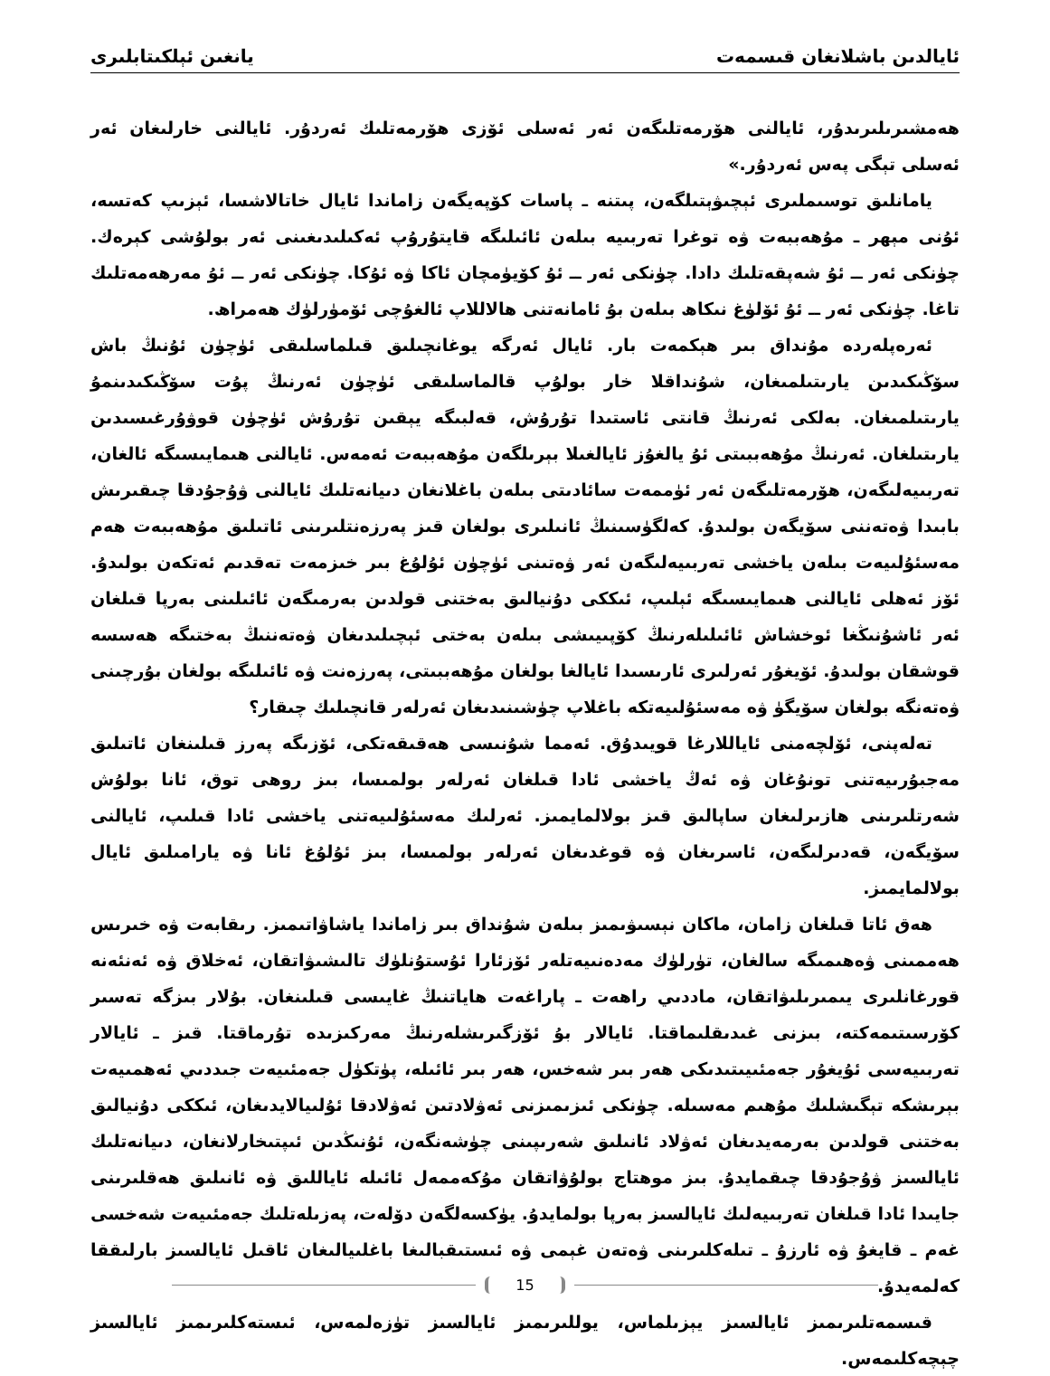ئايالدىن باشلانغان قىسمەت يانغىن ئېلكىتابلىرى
ھەمشىرىلىرىدۇر، ئايالنى ھۆرمەتلىگەن ئەر ئەسلى ئۆزى ھۆرمەتلىك ئەردۇر. ئايالنى خارلىغان ئەر ئەسلى تېگى پەس ئەردۇر.»
يامانلىق توسىملىرى ئېچىۋېتىلگەن، پىتنە ـ پاسات كۆپەيگەن زاماندا ئايال خاتالاشسا، ئېزىپ كەتسە، ئۇنى مېھر ـ مۇھەببەت ۋە توغرا تەربىيە بىلەن ئائىلىگە قايتۇرۇپ ئەكىلىدىغىنى ئەر بولۇشى كېرەك. چۈنكى ئەر ــ ئۇ شەپقەتلىك دادا. چۈنكى ئەر ــ ئۇ كۆيۈمچان ئاكا ۋە ئۇكا. چۈنكى ئەر ــ ئۇ مەرھەمەتلىك تاغا. چۈنكى ئەر ــ ئۇ ئۆلۈغ نىكاھ بىلەن بۇ ئامانەتنى ھالاللاپ ئالغۇچى ئۆمۈرلۈك ھەمراھ.
ئەرەپلەردە مۇنداق بىر ھېكمەت بار. ئايال ئەرگە يوغانچىلىق قىلماسلىقى ئۈچۈن ئۇنىڭ باش سۆڭىكىدىن يارىتىلمىغان، شۇنداقلا خار بولۇپ قالماسلىقى ئۈچۈن ئەرنىڭ پۇت سۆڭىكىدىنمۇ يارىتىلمىغان. بەلكى ئەرنىڭ قانتى ئاستىدا تۇرۇش، قەلبىگە يېقىن تۇرۇش ئۈچۈن قوۋۇرغىسىدىن يارىتىلغان. ئەرنىڭ مۇھەببىتى ئۇ يالغۇز ئايالغىلا بېرىلگەن مۇھەببەت ئەمەس. ئايالنى ھىمايىسىگە ئالغان، تەربىيەلىگەن، ھۆرمەتلىگەن ئەر ئۈممەت سائادىتى بىلەن باغلانغان دىيانەتلىك ئايالنى ۋۇجۇدقا چىقىرىش بابىدا ۋەتەننى سۆيگەن بولىدۇ. كەلگۈسىنىڭ ئانىلىرى بولغان قىز پەرزەنتلىرىنى ئاتىلىق مۇھەببەت ھەم مەسئۇلىيەت بىلەن ياخشى تەربىيەلىگەن ئەر ۋەتىنى ئۈچۈن ئۇلۇغ بىر خىزمەت تەقدىم ئەتكەن بولىدۇ. ئۆز ئەھلى ئايالنى ھىمايىسىگە ئېلىپ، ئىككى دۇنيالىق بەختنى قولدىن بەرمىگەن ئائىلىنى بەرپا قىلغان ئەر ئاشۇنىڭغا ئوخشاش ئائىلىلەرنىڭ كۆپىيىشى بىلەن بەختى ئېچىلىدىغان ۋەتەننىڭ بەختىگە ھەسسە قوشقان بولىدۇ. ئۆيغۇر ئەرلىرى ئارىسىدا ئايالغا بولغان مۇھەببىتى، پەرزەنت ۋە ئائىلىگە بولغان بۇرچىنى ۋەتەنگە بولغان سۆيگۈ ۋە مەسئۇلىيەتكە باغلاپ چۈشىنىدىغان ئەرلەر قانچىلىك چىقار؟
تەلەپنى، ئۆلچەمنى ئاياللارغا قويىدۇق. ئەمما شۇنىسى ھەقىقەتكى، ئۆزىگە پەرز قىلىنغان ئاتىلىق مەجبۇرىيەتنى تونۇغان ۋە ئەڭ ياخشى ئادا قىلغان ئەرلەر بولمىسا، بىز روھى توق، ئانا بولۇش شەرتلىرىنى ھازىرلىغان ساپالىق قىز بولالمايمىز. ئەرلىك مەسئۇلىيەتنى ياخشى ئادا قىلىپ، ئايالنى سۆيگەن، قەدىرلىگەن، ئاسرىغان ۋە قوغدىغان ئەرلەر بولمىسا، بىز ئۇلۇغ ئانا ۋە يارامىلىق ئايال بولالمايمىز.
ھەق ئاتا قىلغان زامان، ماكان نېسىۋىمىز بىلەن شۇنداق بىر زاماندا ياشاۋاتىمىز. رىقابەت ۋە خىرىس ھەممىنى ۋەھىمىگە سالغان، تۈرلۈك مەدەنىيەتلەر ئۆزئارا ئۇستۇنلۈك تالىشىۋاتقان، ئەخلاق ۋە ئەنئەنە قورغانلىرى يىمىرىلىۋاتقان، ماددىي راھەت ـ پاراغەت ھاياتنىڭ غايىسى قىلىنغان. بۇلار بىزگە تەسىر كۆرسىتىمەكتە، بىزنى غىدىقلىماقتا. ئايالار بۇ ئۆزگىرىشلەرنىڭ مەركىزىدە تۇرماقتا. قىز ـ ئايالار تەربىيەسى ئۇيغۇر جەمئىيىتىدىكى ھەر بىر شەخس، ھەر بىر ئائىلە، پۈتكۈل جەمئىيەت جىددىي ئەھمىيەت بېرىشكە تېگىشلىك مۇھىم مەسىلە. چۈنكى ئىزىمىزنى ئەۋلادتىن ئەۋلادقا ئۇلىيالايدىغان، ئىككى دۇنيالىق بەختنى قولدىن بەرمەيدىغان ئەۋلاد ئانىلىق شەرىپىنى چۈشەنگەن، ئۇنىڭدىن ئىپتىخارلانغان، دىيانەتلىك ئايالسىز ۋۇجۇدقا چىقمايدۇ. بىز موھتاج بولۇۋاتقان مۇكەممەل ئائىلە ئاياللىق ۋە ئانىلىق ھەقلىرىنى جايىدا ئادا قىلغان تەربىيەلىك ئايالسىز بەرپا بولمايدۇ. يۈكسەلگەن دۆلەت، پەزىلەتلىك جەمئىيەت شەخسى غەم ـ قايغۇ ۋە ئارزۇ ـ تىلەكلىرىنى ۋەتەن غېمى ۋە ئىستىقبالىغا باغلىيالىغان ئاقىل ئايالسىز بارلىققا كەلمەيدۇ.
قىسمەتلىرىمىز ئايالسىز يېزىلماس، يوللىرىمىز ئايالسىز تۈزەلمەس، ئىستەكلىرىمىز ئايالسىز چېچەكلىمەس.
15